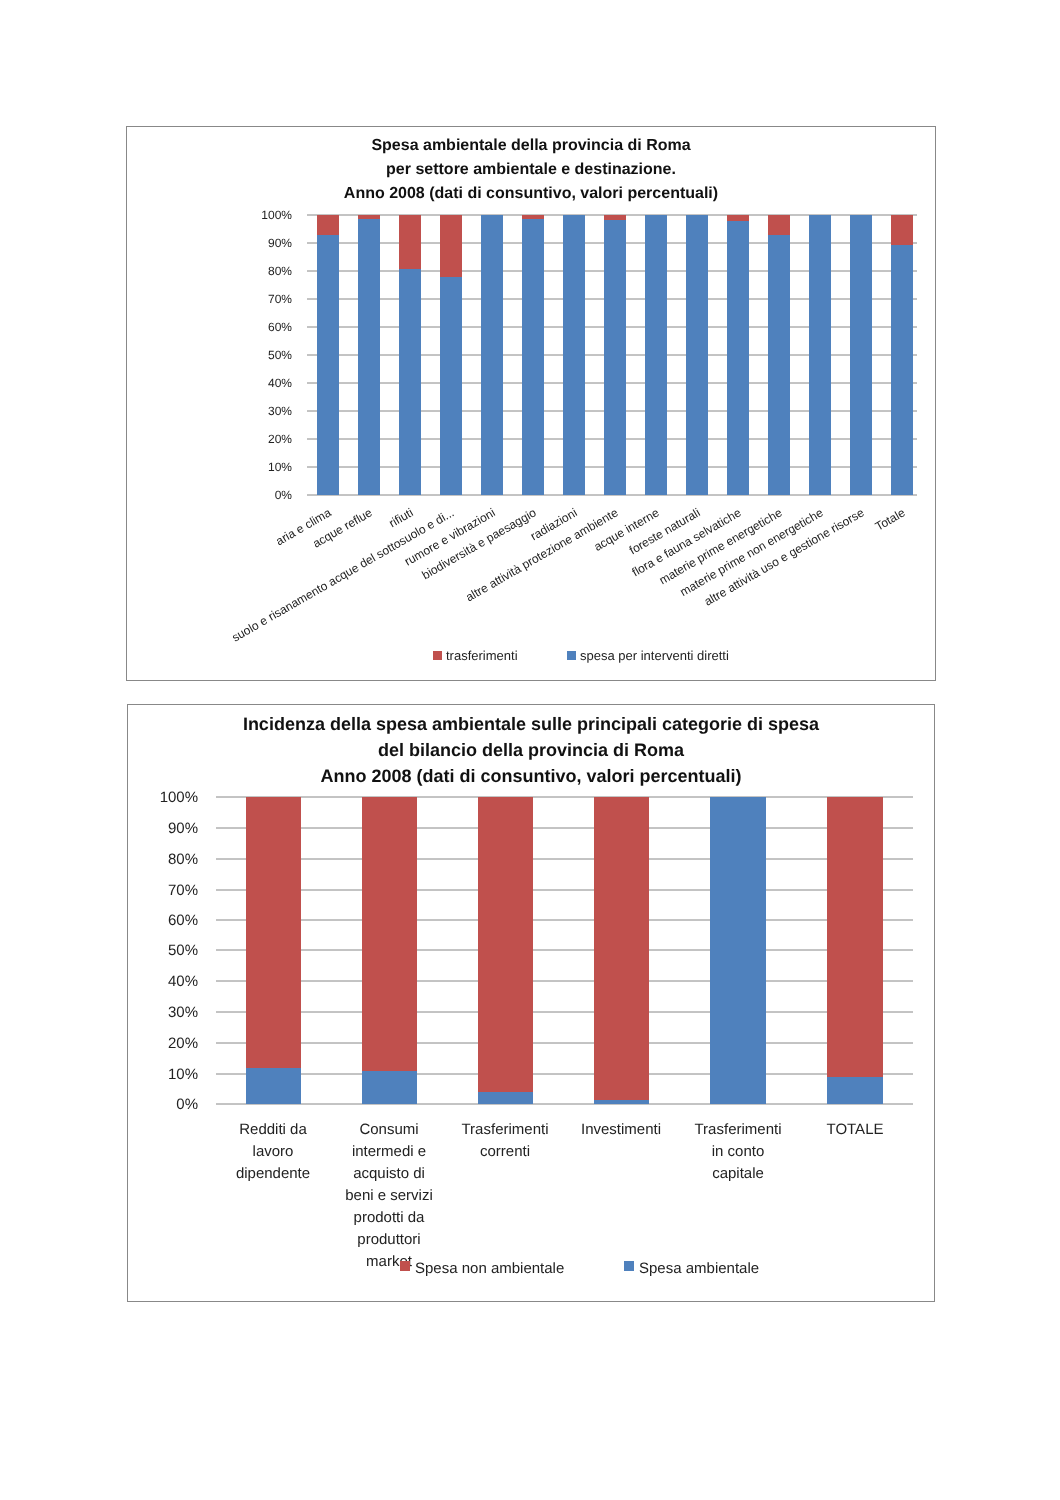Spesa ambientale della provincia di Roma
per settore ambientale e destinazione.
Anno 2008 (dati di consuntivo, valori percentuali)
100%
90%
80%
70%
60%
50%
40%
30%
20%
10%
0%
aria e clima
acque reflue
rifiuti
suolo e risanamento acque del sottosuolo e di...
rumore e vibrazioni
biodiversità e paesaggio
radiazioni
altre attività protezione ambiente
acque interne
foreste naturali
flora e fauna selvatiche
materie prime energetiche
materie prime non energetiche
altre attività uso e gestione risorse
Totale
trasferimenti
spesa per interventi diretti
Incidenza della spesa ambientale sulle principali categorie di spesa
del bilancio della provincia di Roma
Anno 2008 (dati di consuntivo, valori percentuali)
100%
90%
80%
70%
60%
50%
40%
30%
20%
10%
0%
Redditi da
lavoro
dipendente
Consumi
intermedi e
acquisto di
beni e servizi
prodotti da
produttori
market
Trasferimenti
correnti
Investimenti
Trasferimenti
in conto
capitale
TOTALE
Spesa non ambientale
Spesa ambientale